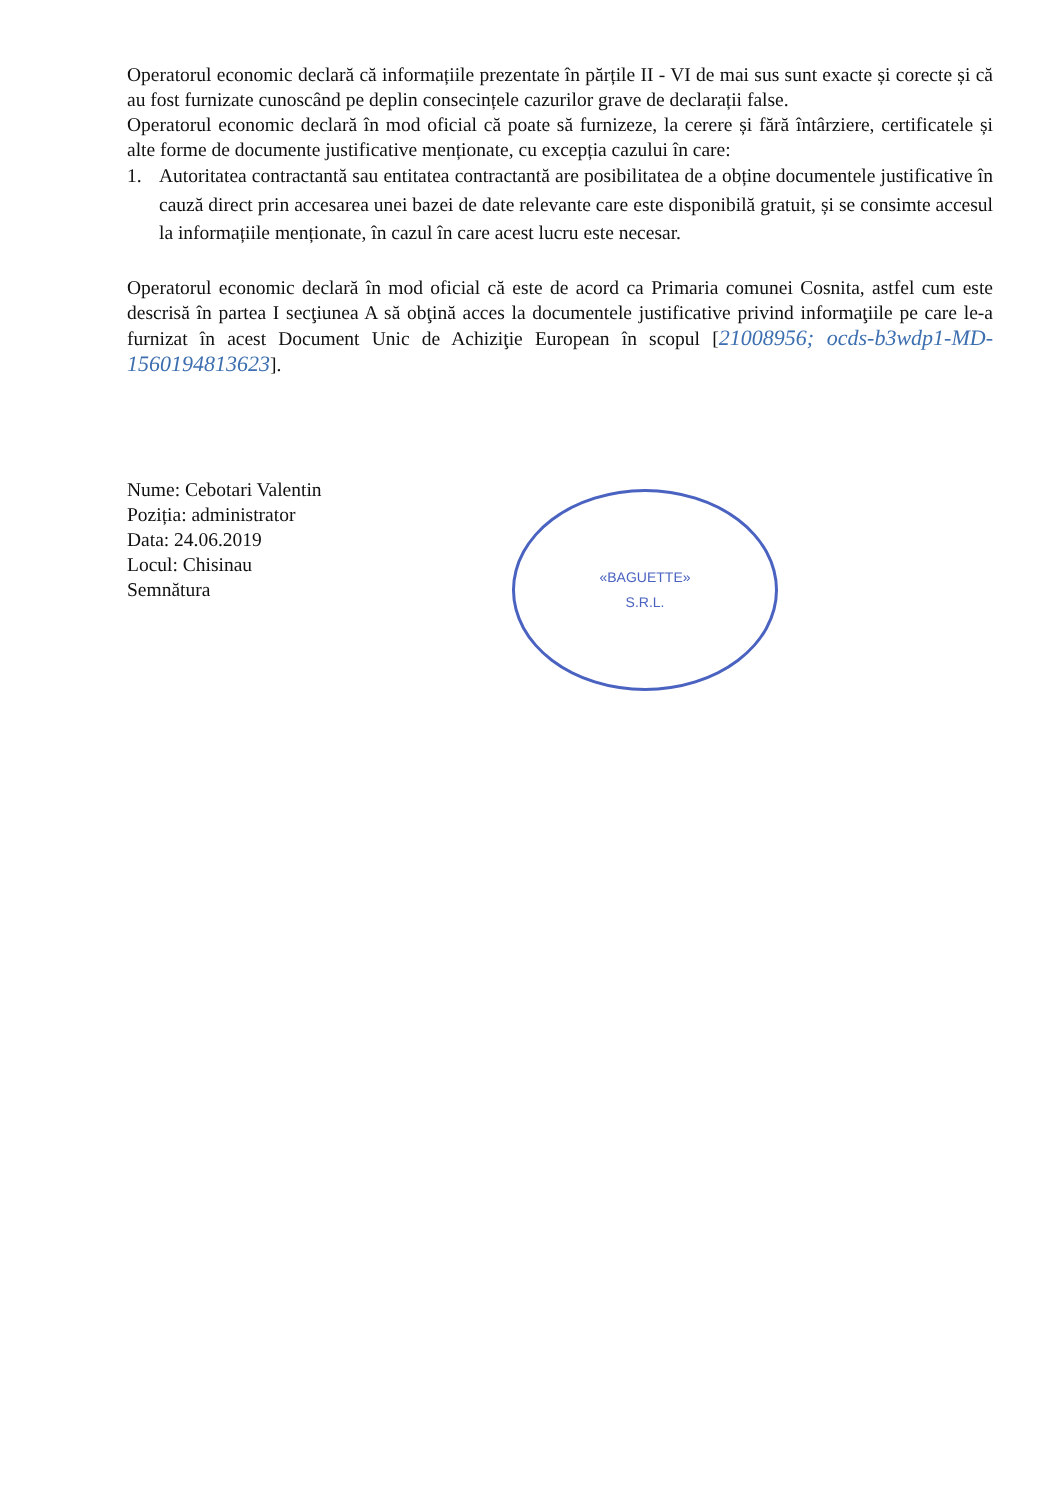Operatorul economic declară că informațiile prezentate în părțile II - VI de mai sus sunt exacte și corecte și că au fost furnizate cunoscând pe deplin consecințele cazurilor grave de declarații false.
Operatorul economic declară în mod oficial că poate să furnizeze, la cerere și fără întârziere, certificatele și alte forme de documente justificative menționate, cu excepția cazului în care:
1. Autoritatea contractantă sau entitatea contractantă are posibilitatea de a obține documentele justificative în cauză direct prin accesarea unei bazei de date relevante care este disponibilă gratuit, și se consimte accesul la informațiile menționate, în cazul în care acest lucru este necesar.
Operatorul economic declară în mod oficial că este de acord ca Primaria comunei Cosnita, astfel cum este descrisă în partea I secţiunea A să obţină acces la documentele justificative privind informaţiile pe care le-a furnizat în acest Document Unic de Achiziţie European în scopul [21008956; ocds-b3wdp1-MD-1560194813623].
Nume: Cebotari Valentin
Poziția: administrator
Data: 24.06.2019
Locul: Chisinau
Semnătura
«BAGUETTE»
S.R.L.